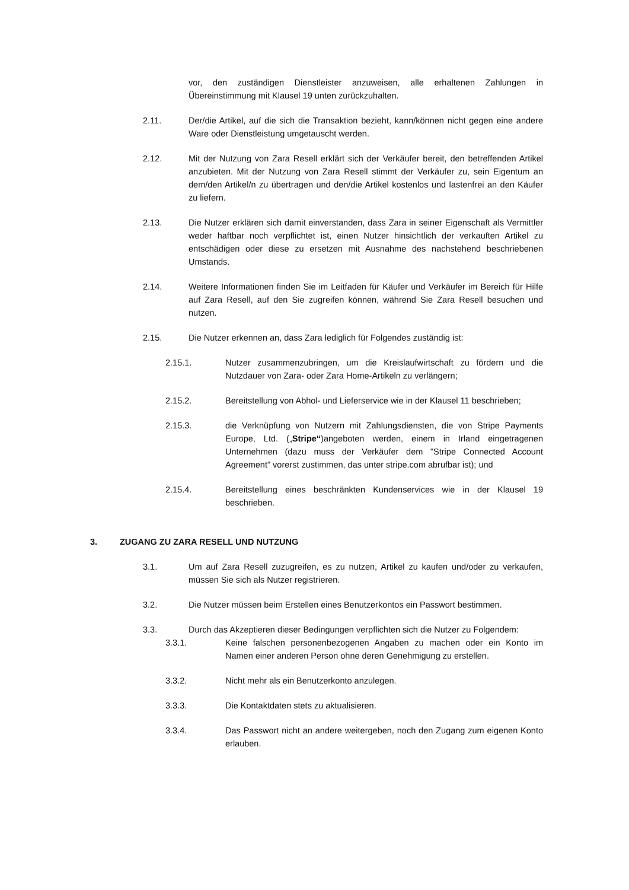vor, den zuständigen Dienstleister anzuweisen, alle erhaltenen Zahlungen in Übereinstimmung mit Klausel 19 unten zurückzuhalten.
2.11. Der/die Artikel, auf die sich die Transaktion bezieht, kann/können nicht gegen eine andere Ware oder Dienstleistung umgetauscht werden.
2.12. Mit der Nutzung von Zara Resell erklärt sich der Verkäufer bereit, den betreffenden Artikel anzubieten. Mit der Nutzung von Zara Resell stimmt der Verkäufer zu, sein Eigentum an dem/den Artikel/n zu übertragen und den/die Artikel kostenlos und lastenfrei an den Käufer zu liefern.
2.13. Die Nutzer erklären sich damit einverstanden, dass Zara in seiner Eigenschaft als Vermittler weder haftbar noch verpflichtet ist, einen Nutzer hinsichtlich der verkauften Artikel zu entschädigen oder diese zu ersetzen mit Ausnahme des nachstehend beschriebenen Umstands.
2.14. Weitere Informationen finden Sie im Leitfaden für Käufer und Verkäufer im Bereich für Hilfe auf Zara Resell, auf den Sie zugreifen können, während Sie Zara Resell besuchen und nutzen.
2.15. Die Nutzer erkennen an, dass Zara lediglich für Folgendes zuständig ist:
2.15.1. Nutzer zusammenzubringen, um die Kreislaufwirtschaft zu fördern und die Nutzdauer von Zara- oder Zara Home-Artikeln zu verlängern;
2.15.2. Bereitstellung von Abhol- und Lieferservice wie in der Klausel 11 beschrieben;
2.15.3. die Verknüpfung von Nutzern mit Zahlungsdiensten, die von Stripe Payments Europe, Ltd. („Stripe“)angeboten werden, einem in Irland eingetragenen Unternehmen (dazu muss der Verkäufer dem "Stripe Connected Account Agreement" vorerst zustimmen, das unter stripe.com abrufbar ist); und
2.15.4. Bereitstellung eines beschränkten Kundenservices wie in der Klausel 19 beschrieben.
3. ZUGANG ZU ZARA RESELL UND NUTZUNG
3.1. Um auf Zara Resell zuzugreifen, es zu nutzen, Artikel zu kaufen und/oder zu verkaufen, müssen Sie sich als Nutzer registrieren.
3.2. Die Nutzer müssen beim Erstellen eines Benutzerkontos ein Passwort bestimmen.
3.3. Durch das Akzeptieren dieser Bedingungen verpflichten sich die Nutzer zu Folgendem:
3.3.1. Keine falschen personenbezogenen Angaben zu machen oder ein Konto im Namen einer anderen Person ohne deren Genehmigung zu erstellen.
3.3.2. Nicht mehr als ein Benutzerkonto anzulegen.
3.3.3. Die Kontaktdaten stets zu aktualisieren.
3.3.4. Das Passwort nicht an andere weitergeben, noch den Zugang zum eigenen Konto erlauben.